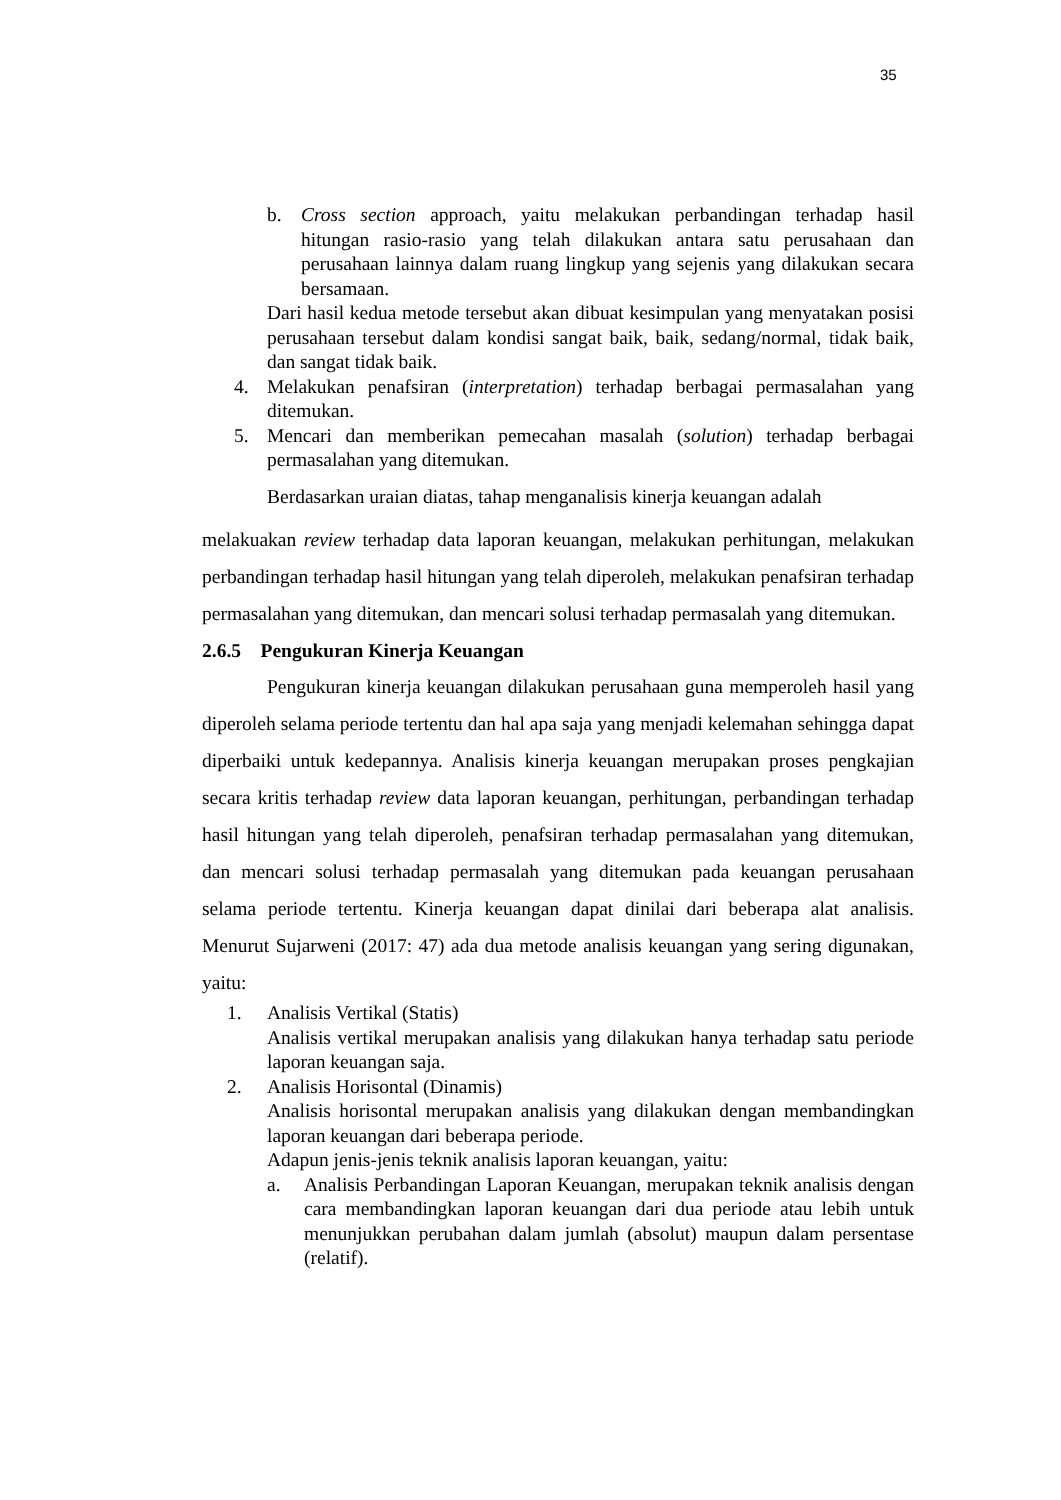35
b. Cross section approach, yaitu melakukan perbandingan terhadap hasil hitungan rasio-rasio yang telah dilakukan antara satu perusahaan dan perusahaan lainnya dalam ruang lingkup yang sejenis yang dilakukan secara bersamaan.
Dari hasil kedua metode tersebut akan dibuat kesimpulan yang menyatakan posisi perusahaan tersebut dalam kondisi sangat baik, baik, sedang/normal, tidak baik, dan sangat tidak baik.
4. Melakukan penafsiran (interpretation) terhadap berbagai permasalahan yang ditemukan.
5. Mencari dan memberikan pemecahan masalah (solution) terhadap berbagai permasalahan yang ditemukan.
Berdasarkan uraian diatas, tahap menganalisis kinerja keuangan adalah
melakuakan review terhadap data laporan keuangan, melakukan perhitungan, melakukan perbandingan terhadap hasil hitungan yang telah diperoleh, melakukan penafsiran terhadap permasalahan yang ditemukan, dan mencari solusi terhadap permasalah yang ditemukan.
2.6.5 Pengukuran Kinerja Keuangan
Pengukuran kinerja keuangan dilakukan perusahaan guna memperoleh hasil yang diperoleh selama periode tertentu dan hal apa saja yang menjadi kelemahan sehingga dapat diperbaiki untuk kedepannya. Analisis kinerja keuangan merupakan proses pengkajian secara kritis terhadap review data laporan keuangan, perhitungan, perbandingan terhadap hasil hitungan yang telah diperoleh, penafsiran terhadap permasalahan yang ditemukan, dan mencari solusi terhadap permasalah yang ditemukan pada keuangan perusahaan selama periode tertentu. Kinerja keuangan dapat dinilai dari beberapa alat analisis. Menurut Sujarweni (2017: 47) ada dua metode analisis keuangan yang sering digunakan, yaitu:
1. Analisis Vertikal (Statis)
Analisis vertikal merupakan analisis yang dilakukan hanya terhadap satu periode laporan keuangan saja.
2. Analisis Horisontal (Dinamis)
Analisis horisontal merupakan analisis yang dilakukan dengan membandingkan laporan keuangan dari beberapa periode.
Adapun jenis-jenis teknik analisis laporan keuangan, yaitu:
a. Analisis Perbandingan Laporan Keuangan, merupakan teknik analisis dengan cara membandingkan laporan keuangan dari dua periode atau lebih untuk menunjukkan perubahan dalam jumlah (absolut) maupun dalam persentase (relatif).